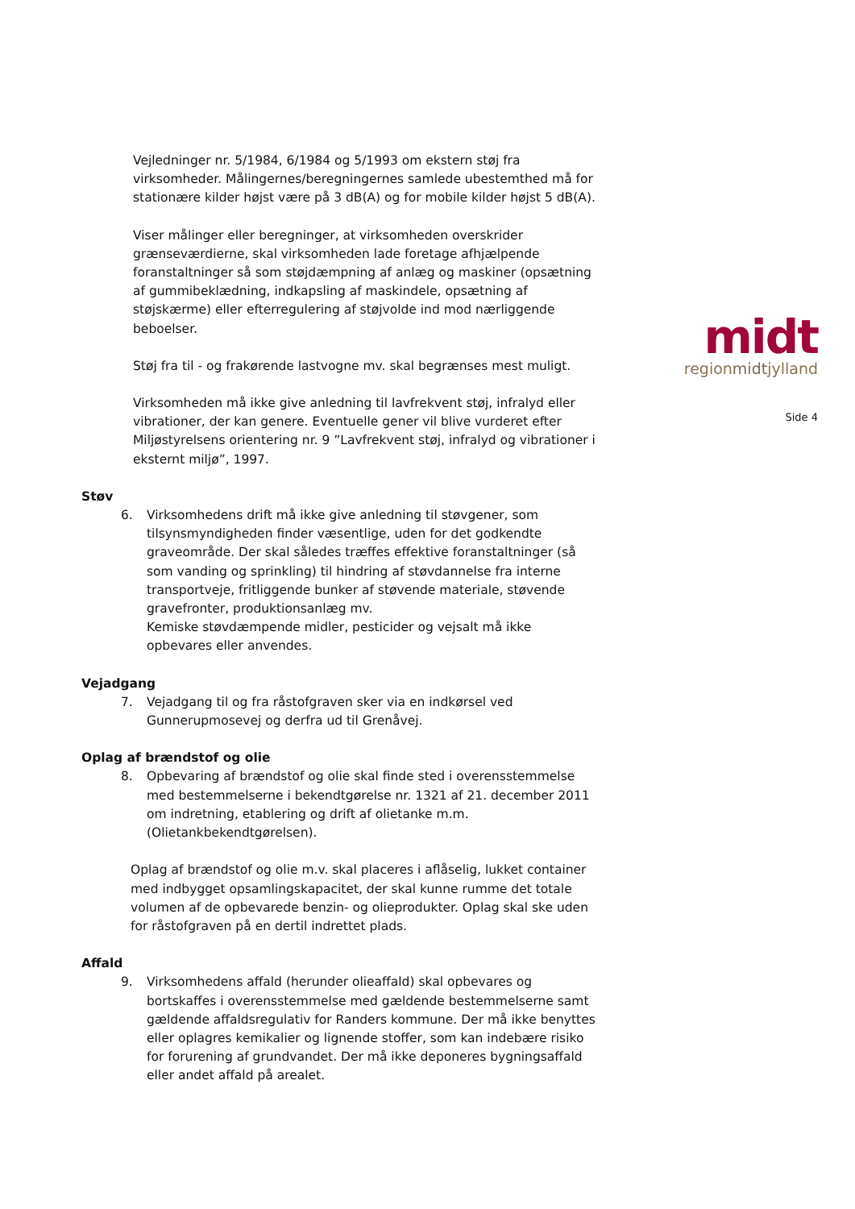Vejledninger nr. 5/1984, 6/1984 og 5/1993 om ekstern støj fra virksomheder. Målingernes/beregningernes samlede ubestemthed må for stationære kilder højst være på 3 dB(A) og for mobile kilder højst 5 dB(A).
Viser målinger eller beregninger, at virksomheden overskrider grænseværdierne, skal virksomheden lade foretage afhjælpende foranstaltninger så som støjdæmpning af anlæg og maskiner (opsætning af gummibeklædning, indkapsling af maskindele, opsætning af støjskærme) eller efterregulering af støjvolde ind mod nærliggende beboelser.
Støj fra til - og frakørende lastvogne mv. skal begrænses mest muligt.
Virksomheden må ikke give anledning til lavfrekvent støj, infralyd eller vibrationer, der kan genere. Eventuelle gener vil blive vurderet efter Miljøstyrelsens orientering nr. 9 ”Lavfrekvent støj, infralyd og vibrationer i eksternt miljø”, 1997.
Støv
6. Virksomhedens drift må ikke give anledning til støvgener, som tilsynsmyndigheden finder væsentlige, uden for det godkendte graveområde. Der skal således træffes effektive foranstaltninger (så som vanding og sprinkling) til hindring af støvdannelse fra interne transportveje, fritliggende bunker af støvende materiale, støvende gravefronter, produktionsanlæg mv.
Kemiske støvdæmpende midler, pesticider og vejsalt må ikke opbevares eller anvendes.
Vejadgang
7. Vejadgang til og fra råstofgraven sker via en indkørsel ved Gunnerupmosevej og derfra ud til Grenåvej.
Oplag af brændstof og olie
8. Opbevaring af brændstof og olie skal finde sted i overensstemmelse med bestemmelserne i bekendtgørelse nr. 1321 af 21. december 2011 om indretning, etablering og drift af olietanke m.m. (Olietankbekendtgørelsen).
Oplag af brændstof og olie m.v. skal placeres i aflåselig, lukket container med indbygget opsamlingskapacitet, der skal kunne rumme det totale volumen af de opbevarede benzin- og olieprodukter. Oplag skal ske uden for råstofgraven på en dertil indrettet plads.
Affald
9. Virksomhedens affald (herunder olieaffald) skal opbevares og bortskaffes i overensstemmelse med gældende bestemmelserne samt gældende affaldsregulativ for Randers kommune. Der må ikke benyttes eller oplagres kemikalier og lignende stoffer, som kan indebære risiko for forurening af grundvandet. Der må ikke deponeres bygningsaffald eller andet affald på arealet.
midt
regionmidtjylland
Side 4